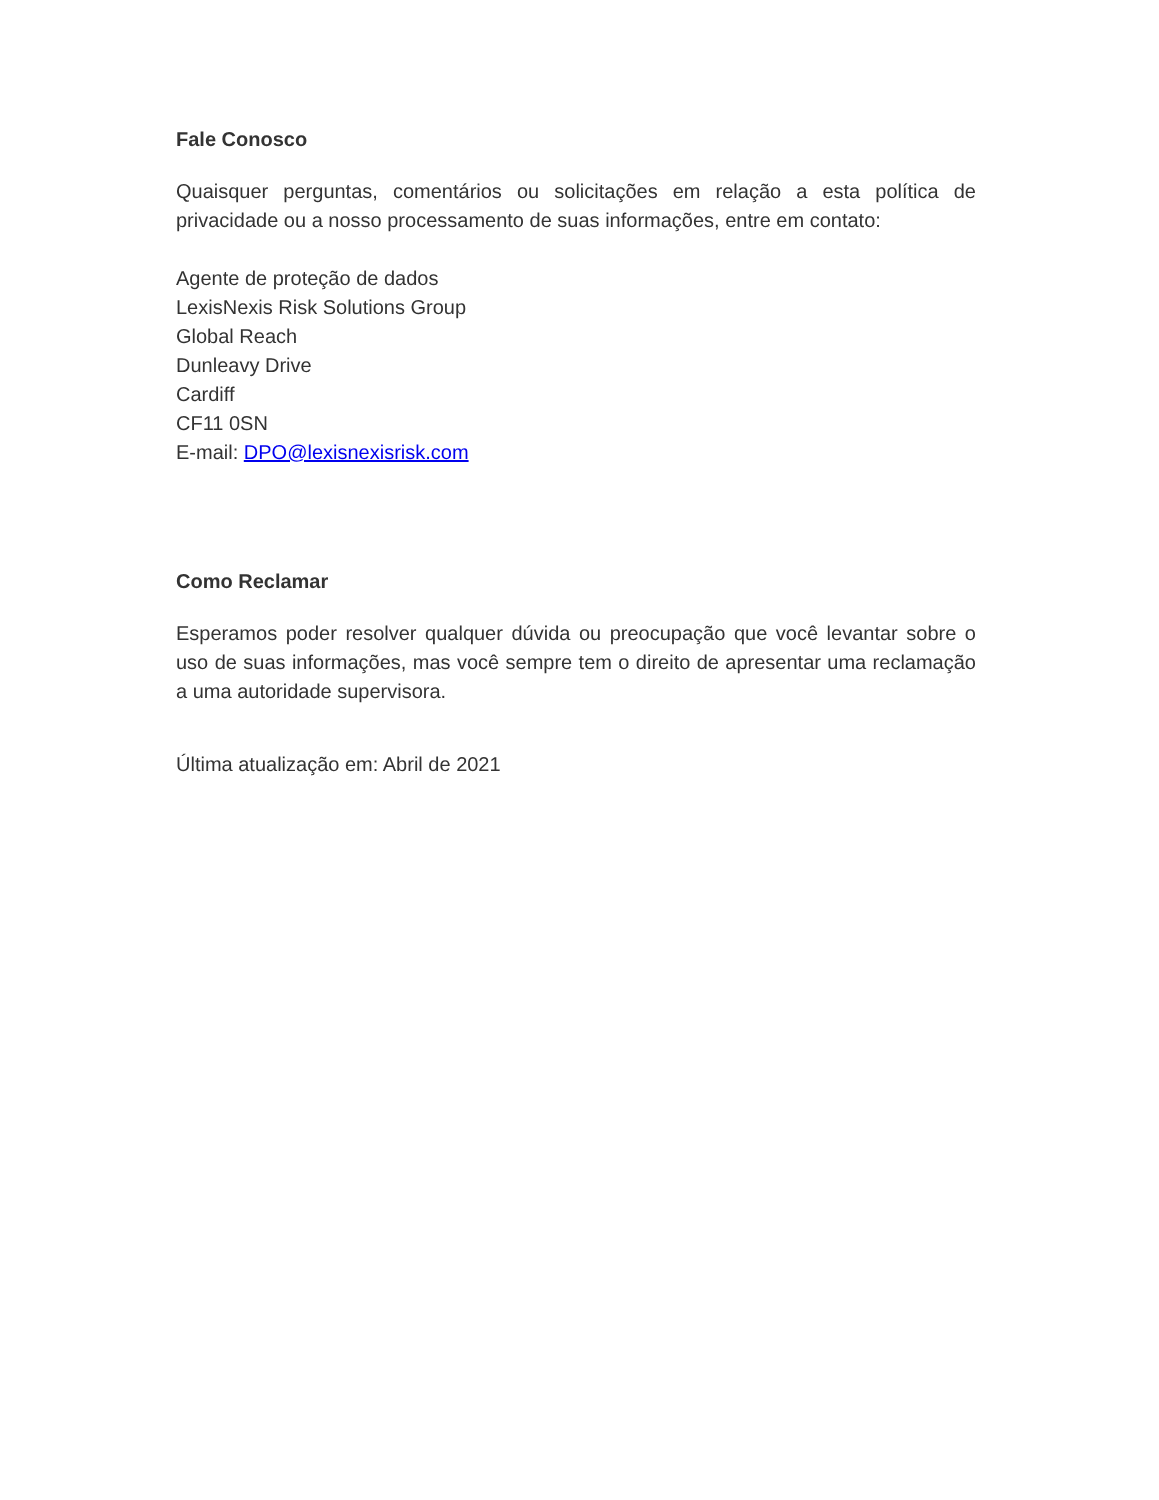Fale Conosco
Quaisquer perguntas, comentários ou solicitações em relação a esta política de privacidade ou a nosso processamento de suas informações, entre em contato:
Agente de proteção de dados
LexisNexis Risk Solutions Group
Global Reach
Dunleavy Drive
Cardiff
CF11 0SN
E-mail: DPO@lexisnexisrisk.com
Como Reclamar
Esperamos poder resolver qualquer dúvida ou preocupação que você levantar sobre o uso de suas informações, mas você sempre tem o direito de apresentar uma reclamação a uma autoridade supervisora.
Última atualização em: Abril de 2021